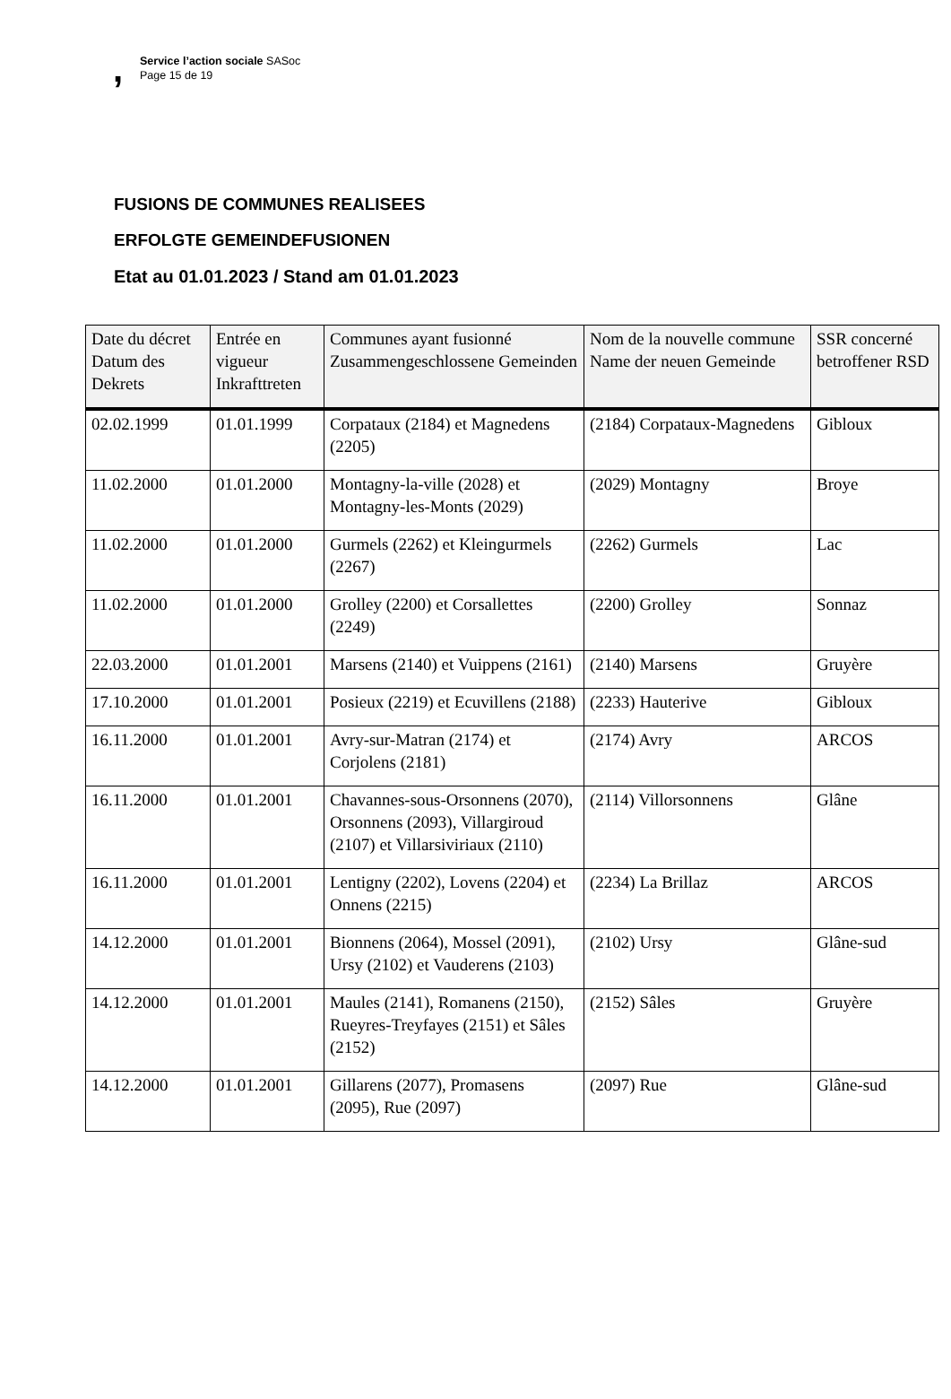, Service l’action sociale SASoc
Page 15 de 19
FUSIONS DE COMMUNES REALISEES
ERFOLGTE GEMEINDEFUSIONEN
Etat au 01.01.2023 / Stand am 01.01.2023
| Date du décret Datum des Dekrets | Entrée en vigueur Inkrafttreten | Communes ayant fusionné Zusammengeschlossene Gemeinden | Nom de la nouvelle commune Name der neuen Gemeinde | SSR concerné betroffener RSD |
| --- | --- | --- | --- | --- |
| 02.02.1999 | 01.01.1999 | Corpataux (2184) et Magnedens (2205) | (2184) Corpataux-Magnedens | Gibloux |
| 11.02.2000 | 01.01.2000 | Montagny-la-ville (2028) et Montagny-les-Monts (2029) | (2029) Montagny | Broye |
| 11.02.2000 | 01.01.2000 | Gurmels (2262) et Kleingurmels (2267) | (2262) Gurmels | Lac |
| 11.02.2000 | 01.01.2000 | Grolley (2200) et Corsallettes (2249) | (2200) Grolley | Sonnaz |
| 22.03.2000 | 01.01.2001 | Marsens (2140) et Vuippens (2161) | (2140) Marsens | Gruyère |
| 17.10.2000 | 01.01.2001 | Posieux (2219) et Ecuvillens (2188) | (2233) Hauterive | Gibloux |
| 16.11.2000 | 01.01.2001 | Avry-sur-Matran (2174) et Corjolens (2181) | (2174) Avry | ARCOS |
| 16.11.2000 | 01.01.2001 | Chavannes-sous-Orsonnens (2070), Orsonnens (2093), Villargiroud (2107) et Villarsiviriaux (2110) | (2114) Villorsonnens | Glâne |
| 16.11.2000 | 01.01.2001 | Lentigny (2202), Lovens (2204) et Onnens (2215) | (2234) La Brillaz | ARCOS |
| 14.12.2000 | 01.01.2001 | Bionnens (2064), Mossel (2091), Ursy (2102) et Vauderens (2103) | (2102) Ursy | Glâne-sud |
| 14.12.2000 | 01.01.2001 | Maules (2141), Romanens (2150), Rueyres-Treyfayes (2151) et Sâles (2152) | (2152) Sâles | Gruyère |
| 14.12.2000 | 01.01.2001 | Gillarens (2077), Promasens (2095), Rue (2097) | (2097) Rue | Glâne-sud |